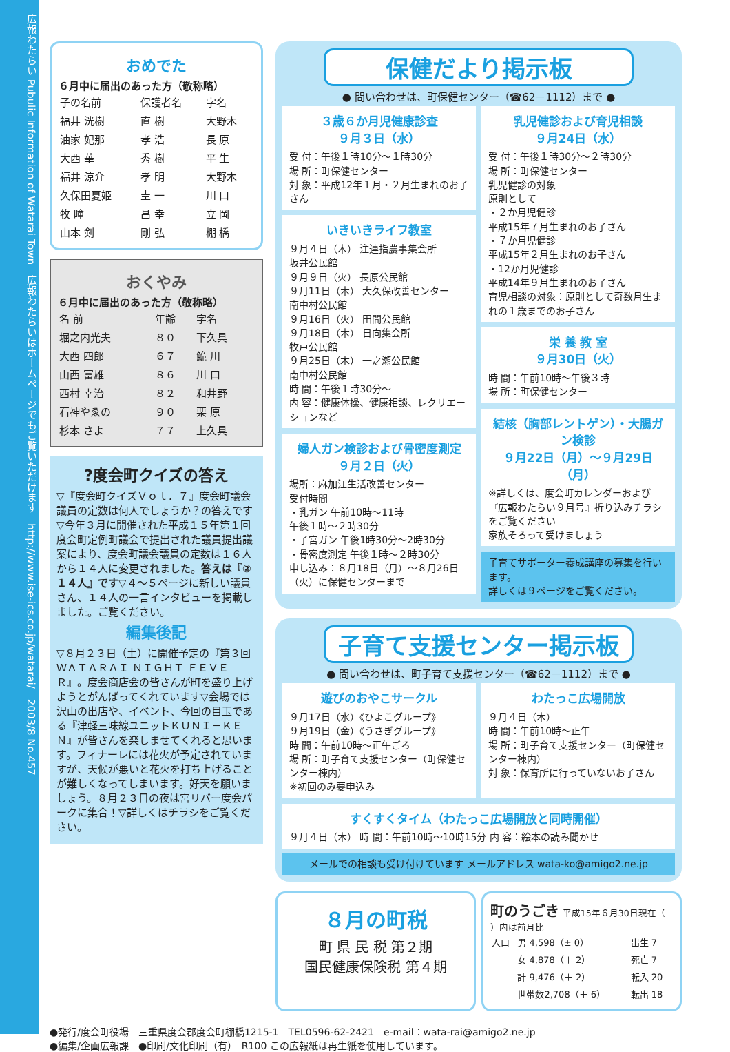広報わたらい Pubulic Information of Watarai Town　広報わたらいはホームページでもご覧いただけます　http://www.ise-ics.co.jp/watarai/　2003/8 No.457
おめでた
６月中に届出のあった方（敬称略）
| 子の名前 | 保護者名 | 字名 |
| --- | --- | --- |
| 福井 洸樹 | 直 樹 | 大野木 |
| 油家 妃那 | 孝 浩 | 長 原 |
| 大西 華 | 秀 樹 | 平 生 |
| 福井 涼介 | 孝 明 | 大野木 |
| 久保田夏姫 | 圭 一 | 川 口 |
| 牧 瞳 | 昌 幸 | 立 岡 |
| 山本 剣 | 剛 弘 | 棚 橋 |
おくやみ
６月中に届出のあった方（敬称略）
| 名 前 | 年齢 | 字名 |
| --- | --- | --- |
| 堀之内光夫 | ８０ | 下久具 |
| 大西 四郎 | ６７ | 鮠 川 |
| 山西 富雄 | ８６ | 川 口 |
| 西村 幸治 | ８２ | 和井野 |
| 石神やゑの | ９０ | 栗 原 |
| 杉本 さよ | ７７ | 上久具 |
?度会町クイズの答え
▽『度会町クイズＶｏｌ．７』度会町議会議員の定数は何人でしょうか？の答えです▽今年３月に開催された平成１５年第１回度会町定例町議会で提出された議員提出議案により、度会町議会議員の定数は１６人から１４人に変更されました。答えは『②１４人』です▽４～５ページに新しい議員さん、１４人の一言インタビューを掲載しました。ご覧ください。
編集後記
▽８月２３日（土）に開催予定の『第３回ＷＡＴＡＲＡＩ ＮＩＧＨＴ ＦＥＶＥＲ』。度会商店会の皆さんが町を盛り上げようとがんばってくれています▽会場では沢山の出店や、イベント、今回の目玉である『津軽三味線ユニットＫＵＮＩ－ＫＥＮ』が皆さんを楽しませてくれると思います。フィナーレには花火が予定されていますが、天候が悪いと花火を打ち上げることが難しくなってしまいます。好天を願いましょう。８月２３日の夜は宮リバー度会パークに集合！▽詳しくはチラシをご覧ください。
保健だより掲示板
● 問い合わせは、町保健センター（☎62－1112）まで ●
３歳６か月児健康診査
９月３日（水）
受 付：午後１時10分～１時30分
場 所：町保健センター
対 象：平成12年１月・２月生まれのお子さん
いきいきライフ教室
９月４日（木） 注連指農事集会所
坂井公民館
９月９日（火） 長原公民館
９月11日（木） 大久保改善センター
南中村公民館
９月16日（火） 田間公民館
９月18日（木） 日向集会所
牧戸公民館
９月25日（木） 一之瀬公民館
南中村公民館
時 間：午後１時30分～
内 容：健康体操、健康相談、レクリエーションなど
婦人ガン検診および骨密度測定
９月２日（火）
場所：麻加江生活改善センター
受付時間
・乳ガン 午前10時～11時
午後１時～２時30分
・子宮ガン 午後1時30分～2時30分
・骨密度測定 午後１時～２時30分
申し込み：８月18日（月）～８月26日（火）に保健センターまで
乳児健診および育児相談
９月24日（水）
受 付：午後１時30分～２時30分
場 所：町保健センター
乳児健診の対象
原則として
・２か月児健診
平成15年７月生まれのお子さん
・７か月児健診
平成15年２月生まれのお子さん
・12か月児健診
平成14年９月生まれのお子さん
育児相談の対象：原則として奇数月生まれの１歳までのお子さん
栄 養 教 室
９月30日（火）
時 間：午前10時～午後３時
場 所：町保健センター
結核（胸部レントゲン）・大腸ガン検診
９月22日（月）～９月29日（月）
※詳しくは、度会町カレンダーおよび『広報わたらい９月号』折り込みチラシをご覧ください
家族そろって受けましょう
子育てサポーター養成講座の募集を行います。
詳しくは９ページをご覧ください。
子育て支援センター掲示板
● 問い合わせは、町子育て支援センター（☎62－1112）まで ●
遊びのおやこサークル
９月17日（水）《ひよこグループ》
９月19日（金）《うさぎグループ》
時 間：午前10時～正午ごろ
場 所：町子育て支援センター（町保健センター棟内）
※初回のみ要申込み
わたっこ広場開放
９月４日（木）
時 間：午前10時～正午
場 所：町子育て支援センター（町保健センター棟内）
対 象：保育所に行っていないお子さん
すくすくタイム（わたっこ広場開放と同時開催）
９月４日（木） 時 間：午前10時～10時15分 内 容：絵本の読み聞かせ
メールでの相談も受け付けています メールアドレス wata-ko@amigo2.ne.jp
８月の町税
町 県 民 税 第２期
国民健康保険税 第４期
町のうごき 平成15年６月30日現在（ ）内は前月比
| 人口 | 男 4,598（± 0） | 出生 7 |
| | 女 4,878（＋ 2） | 死亡 7 |
| | 計 9,476（＋ 2） | 転入 20 |
| | 世帯数2,708（＋ 6） | 転出 18 |
●発行/度会町役場　三重県度会郡度会町棚橋1215-1　TEL0596-62-2421　e-mail：wata-rai@amigo2.ne.jp
●編集/企画広報課　●印刷/文化印刷（有）　R100 この広報紙は再生紙を使用しています。